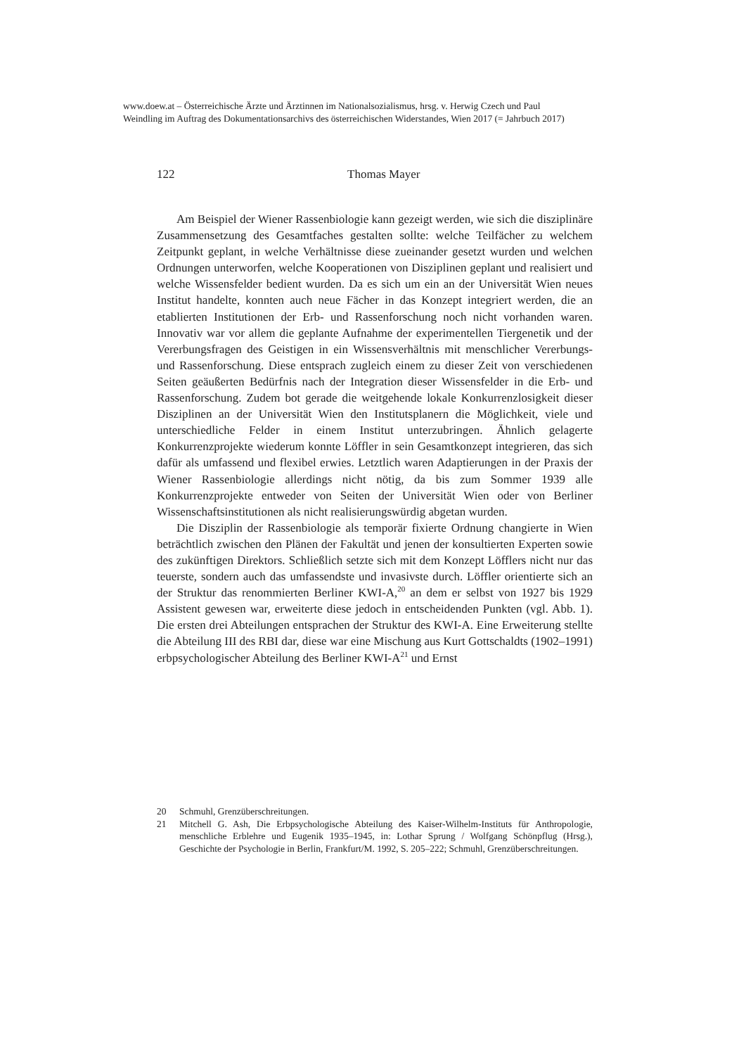www.doew.at – Österreichische Ärzte und Ärztinnen im Nationalsozialismus, hrsg. v. Herwig Czech und Paul Weindling im Auftrag des Dokumentationsarchivs des österreichischen Widerstandes, Wien 2017 (= Jahrbuch 2017)
122
Thomas Mayer
Am Beispiel der Wiener Rassenbiologie kann gezeigt werden, wie sich die disziplinäre Zusammensetzung des Gesamtfaches gestalten sollte: welche Teilfächer zu welchem Zeitpunkt geplant, in welche Verhältnisse diese zueinander gesetzt wurden und welchen Ordnungen unterworfen, welche Kooperationen von Disziplinen geplant und realisiert und welche Wissensfelder bedient wurden. Da es sich um ein an der Universität Wien neues Institut handelte, konnten auch neue Fächer in das Konzept integriert werden, die an etablierten Institutionen der Erb- und Rassenforschung noch nicht vorhanden waren. Innovativ war vor allem die geplante Aufnahme der experimentellen Tiergenetik und der Vererbungsfragen des Geistigen in ein Wissensverhältnis mit menschlicher Vererbungs- und Rassenforschung. Diese entsprach zugleich einem zu dieser Zeit von verschiedenen Seiten geäußerten Bedürfnis nach der Integration dieser Wissensfelder in die Erb- und Rassenforschung. Zudem bot gerade die weitgehende lokale Konkurrenzlosigkeit dieser Disziplinen an der Universität Wien den Institutsplanern die Möglichkeit, viele und unterschiedliche Felder in einem Institut unterzubringen. Ähnlich gelagerte Konkurrenzprojekte wiederum konnte Löffler in sein Gesamtkonzept integrieren, das sich dafür als umfassend und flexibel erwies. Letztlich waren Adaptierungen in der Praxis der Wiener Rassenbiologie allerdings nicht nötig, da bis zum Sommer 1939 alle Konkurrenzprojekte entweder von Seiten der Universität Wien oder von Berliner Wissenschaftsinstitutionen als nicht realisierungswürdig abgetan wurden.
Die Disziplin der Rassenbiologie als temporär fixierte Ordnung changierte in Wien beträchtlich zwischen den Plänen der Fakultät und jenen der konsultierten Experten sowie des zukünftigen Direktors. Schließlich setzte sich mit dem Konzept Löfflers nicht nur das teuerste, sondern auch das umfassendste und invasivste durch. Löffler orientierte sich an der Struktur das renommierten Berliner KWI-A,<sup>20</sup> an dem er selbst von 1927 bis 1929 Assistent gewesen war, erweiterte diese jedoch in entscheidenden Punkten (vgl. Abb. 1). Die ersten drei Abteilungen entsprachen der Struktur des KWI-A. Eine Erweiterung stellte die Abteilung III des RBI dar, diese war eine Mischung aus Kurt Gottschaldts (1902–1991) erbpsychologischer Abteilung des Berliner KWI-A<sup>21</sup> und Ernst
20 Schmuhl, Grenzüberschreitungen.
21 Mitchell G. Ash, Die Erbpsychologische Abteilung des Kaiser-Wilhelm-Instituts für Anthropologie, menschliche Erblehre und Eugenik 1935–1945, in: Lothar Sprung / Wolfgang Schönpflug (Hrsg.), Geschichte der Psychologie in Berlin, Frankfurt/M. 1992, S. 205–222; Schmuhl, Grenzüberschreitungen.